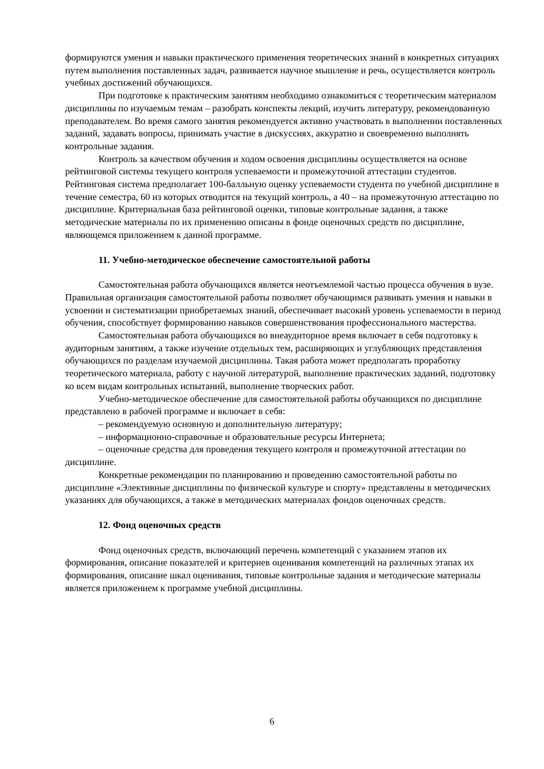формируются умения и навыки практического применения теоретических знаний в конкретных ситуациях путем выполнения поставленных задач, развивается научное мышление и речь, осуществляется контроль учебных достижений обучающихся.
При подготовке к практическим занятиям необходимо ознакомиться с теоретическим материалом дисциплины по изучаемым темам – разобрать конспекты лекций, изучить литературу, рекомендованную преподавателем. Во время самого занятия рекомендуется активно участвовать в выполнении поставленных заданий, задавать вопросы, принимать участие в дискуссиях, аккуратно и своевременно выполнять контрольные задания.
Контроль за качеством обучения и ходом освоения дисциплины осуществляется на основе рейтинговой системы текущего контроля успеваемости и промежуточной аттестации студентов. Рейтинговая система предполагает 100-балльную оценку успеваемости студента по учебной дисциплине в течение семестра, 60 из которых отводится на текущий контроль, а 40 – на промежуточную аттестацию по дисциплине. Критериальная база рейтинговой оценки, типовые контрольные задания, а также методические материалы по их применению описаны в фонде оценочных средств по дисциплине, являющемся приложением к данной программе.
11. Учебно-методическое обеспечение самостоятельной работы
Самостоятельная работа обучающихся является неотъемлемой частью процесса обучения в вузе. Правильная организация самостоятельной работы позволяет обучающимся развивать умения и навыки в усвоении и систематизации приобретаемых знаний, обеспечивает высокий уровень успеваемости в период обучения, способствует формированию навыков совершенствования профессионального мастерства.
Самостоятельная работа обучающихся во внеаудиторное время включает в себя подготовку к аудиторным занятиям, а также изучение отдельных тем, расширяющих и углубляющих представления обучающихся по разделам изучаемой дисциплины. Такая работа может предполагать проработку теоретического материала, работу с научной литературой, выполнение практических заданий, подготовку ко всем видам контрольных испытаний, выполнение творческих работ.
Учебно-методическое обеспечение для самостоятельной работы обучающихся по дисциплине представлено в рабочей программе и включает в себя:
– рекомендуемую основную и дополнительную литературу;
– информационно-справочные и образовательные ресурсы Интернета;
– оценочные средства для проведения текущего контроля и промежуточной аттестации по дисциплине.
Конкретные рекомендации по планированию и проведению самостоятельной работы по дисциплине «Элективные дисциплины по физической культуре и спорту» представлены в методических указаниях для обучающихся, а также в методических материалах фондов оценочных средств.
12. Фонд оценочных средств
Фонд оценочных средств, включающий перечень компетенций с указанием этапов их формирования, описание показателей и критериев оценивания компетенций на различных этапах их формирования, описание шкал оценивания, типовые контрольные задания и методические материалы является приложением к программе учебной дисциплины.
6